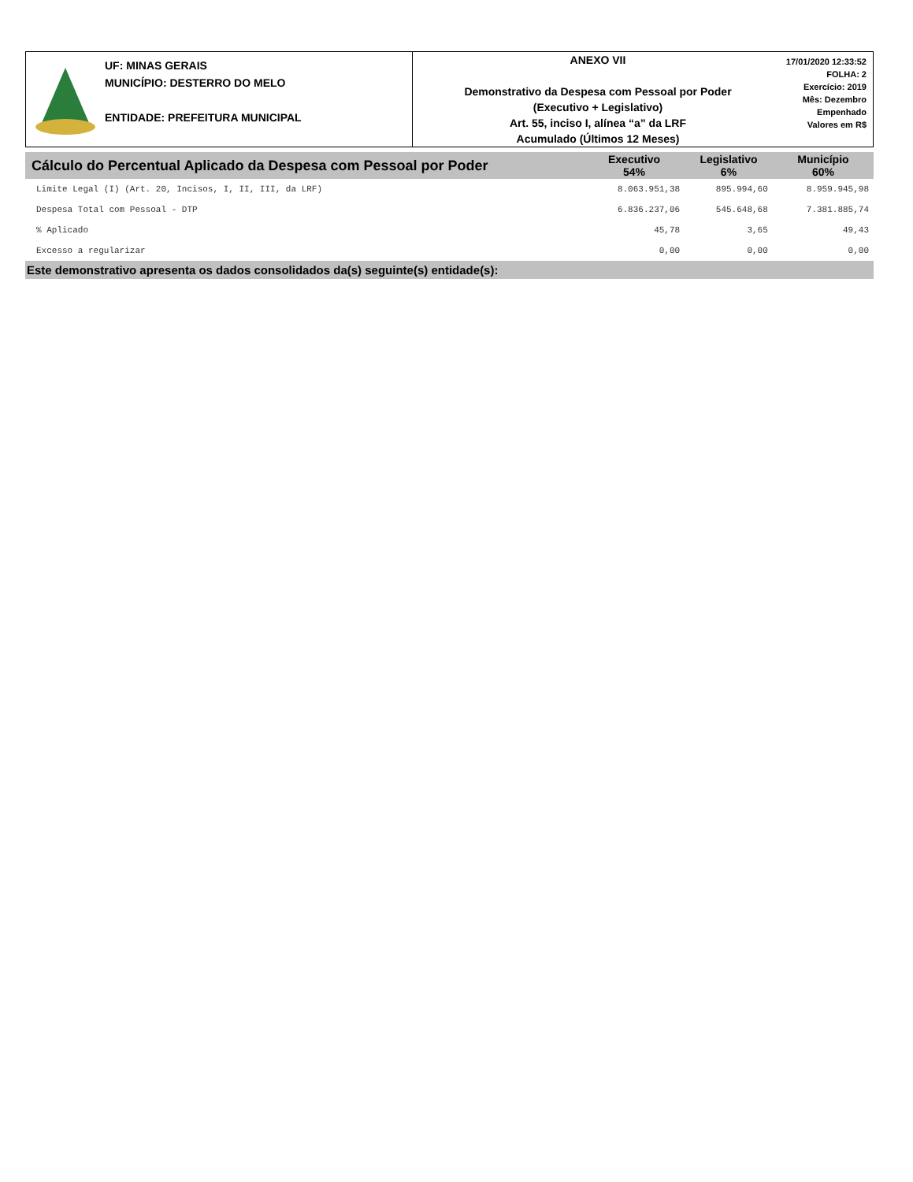UF: MINAS GERAIS
MUNICÍPIO: DESTERRO DO MELO
ENTIDADE: PREFEITURA MUNICIPAL
ANEXO VII
Demonstrativo da Despesa com Pessoal por Poder
(Executivo + Legislativo)
Art. 55, inciso I, alínea “a” da LRF
Acumulado (Últimos 12 Meses)
17/01/2020 12:33:52
FOLHA: 2
Exercício: 2019
Mês: Dezembro
Empenhado
Valores em R$
| Cálculo do Percentual Aplicado da Despesa com Pessoal por Poder | Executivo 54% | Legislativo 6% | Município 60% |
| --- | --- | --- | --- |
| Limite Legal (I) (Art. 20, Incisos, I, II, III, da LRF) | 8.063.951,38 | 895.994,60 | 8.959.945,98 |
| Despesa Total com Pessoal - DTP | 6.836.237,06 | 545.648,68 | 7.381.885,74 |
| % Aplicado | 45,78 | 3,65 | 49,43 |
| Excesso a regularizar | 0,00 | 0,00 | 0,00 |
Este demonstrativo apresenta os dados consolidados da(s) seguinte(s) entidade(s):